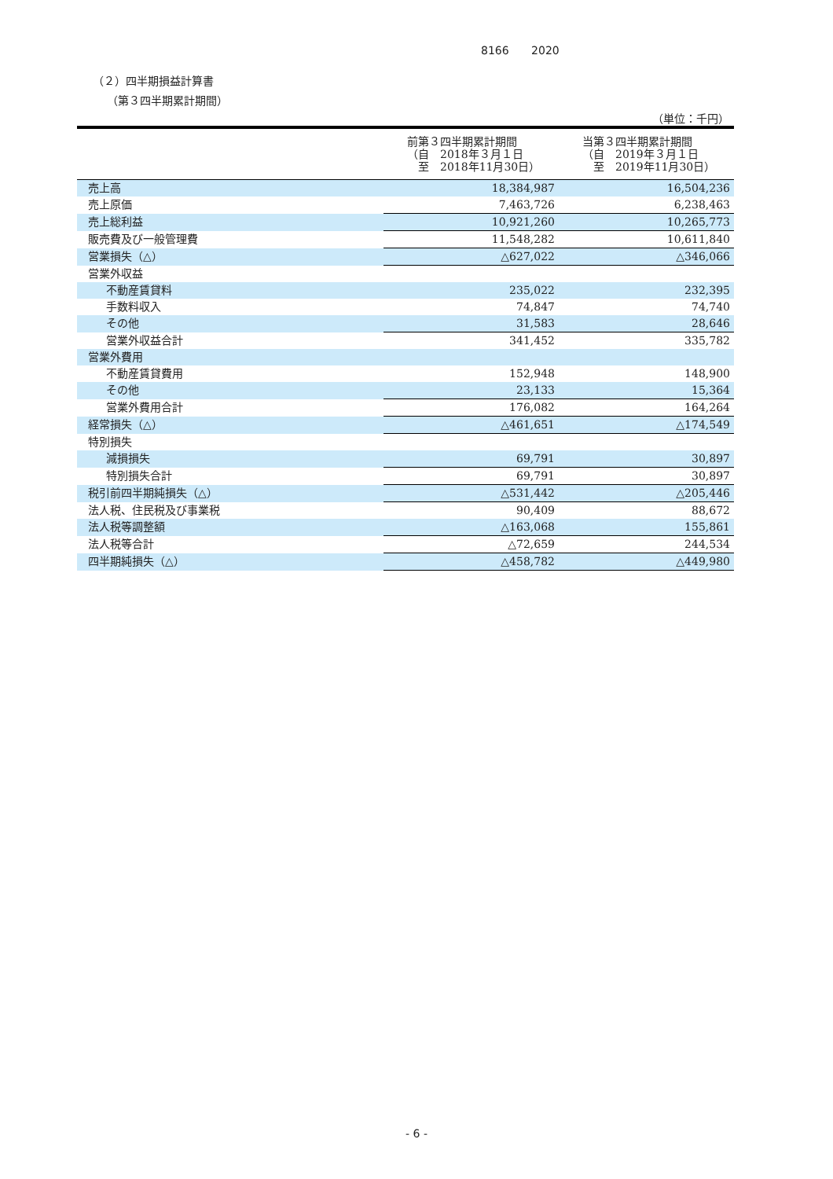8166 2020
（２）四半期損益計算書
（第３四半期累計期間）
（単位：千円）
| | 前第３四半期累計期間 （自 2018年３月１日 至 2018年11月30日） | 当第３四半期累計期間 （自 2019年３月１日 至 2019年11月30日） |
| --- | --- | --- |
| 売上高 | 18,384,987 | 16,504,236 |
| 売上原価 | 7,463,726 | 6,238,463 |
| 売上総利益 | 10,921,260 | 10,265,773 |
| 販売費及び一般管理費 | 11,548,282 | 10,611,840 |
| 営業損失（△） | △627,022 | △346,066 |
| 営業外収益 | | |
| 不動産賃貸料 | 235,022 | 232,395 |
| 手数料収入 | 74,847 | 74,740 |
| その他 | 31,583 | 28,646 |
| 営業外収益合計 | 341,452 | 335,782 |
| 営業外費用 | | |
| 不動産賃貸費用 | 152,948 | 148,900 |
| その他 | 23,133 | 15,364 |
| 営業外費用合計 | 176,082 | 164,264 |
| 経常損失（△） | △461,651 | △174,549 |
| 特別損失 | | |
| 減損損失 | 69,791 | 30,897 |
| 特別損失合計 | 69,791 | 30,897 |
| 税引前四半期純損失（△） | △531,442 | △205,446 |
| 法人税、住民税及び事業税 | 90,409 | 88,672 |
| 法人税等調整額 | △163,068 | 155,861 |
| 法人税等合計 | △72,659 | 244,534 |
| 四半期純損失（△） | △458,782 | △449,980 |
- 6 -